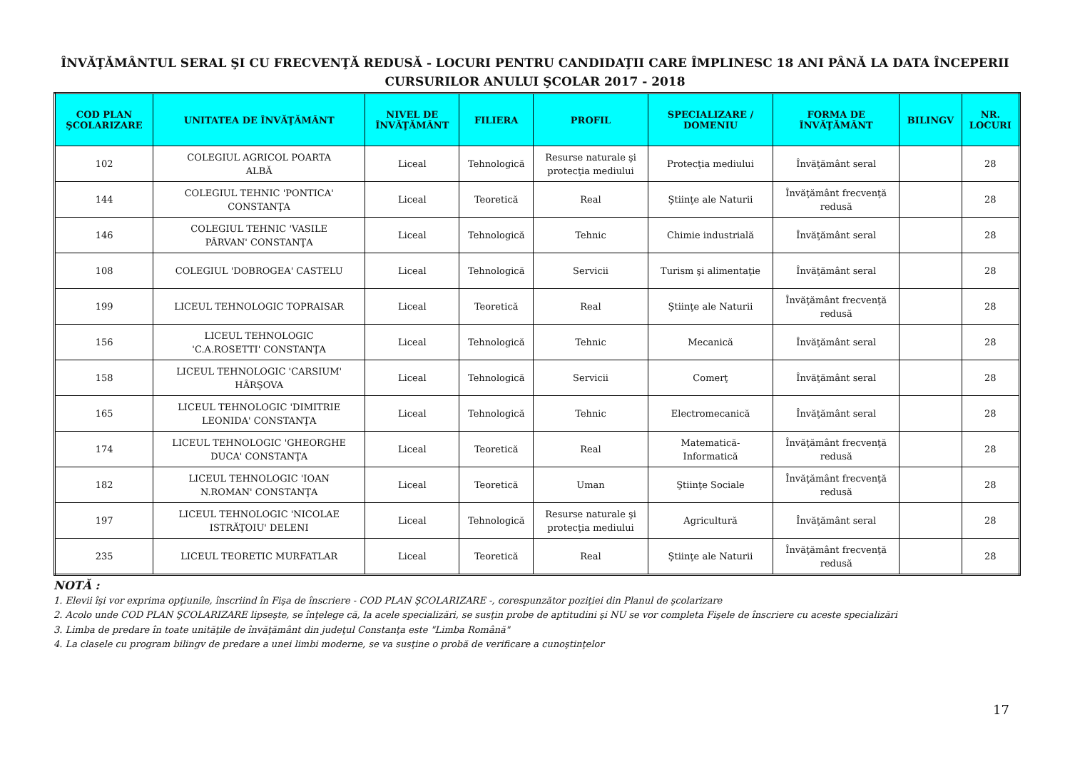ÎNVĂŢĂMÂNTUL SERAL ŞI CU FRECVENŢĂ REDUSĂ - LOCURI PENTRU CANDIDAŢII CARE ÎMPLINESC 18 ANI PÂNĂ LA DATA ÎNCEPERII CURSURILOR ANULUI ŞCOLAR 2017 - 2018
| COD PLAN ŞCOLARIZARE | UNITATEA DE ÎNVĂŢĂMÂNT | NIVEL DE ÎNVĂŢĂMÂNT | FILIERA | PROFIL | SPECIALIZARE / DOMENIU | FORMA DE ÎNVĂŢĂMÂNT | BILINGV | NR. LOCURI |
| --- | --- | --- | --- | --- | --- | --- | --- | --- |
| 102 | COLEGIUL AGRICOL POARTA ALBĂ | Liceal | Tehnologică | Resurse naturale şi protecţia mediului | Protecţia mediului | Învăţământ seral | | 28 |
| 144 | COLEGIUL TEHNIC 'PONTICA' CONSTANŢA | Liceal | Teoretică | Real | Ştiinţe ale Naturii | Învăţământ frecvenţă redusă | | 28 |
| 146 | COLEGIUL TEHNIC 'VASILE PÂRVAN' CONSTANŢA | Liceal | Tehnologică | Tehnic | Chimie industrială | Învăţământ seral | | 28 |
| 108 | COLEGIUL 'DOBROGEA' CASTELU | Liceal | Tehnologică | Servicii | Turism şi alimentaţie | Învăţământ seral | | 28 |
| 199 | LICEUL TEHNOLOGIC TOPRAISAR | Liceal | Teoretică | Real | Ştiinţe ale Naturii | Învăţământ frecvenţă redusă | | 28 |
| 156 | LICEUL TEHNOLOGIC 'C.A.ROSETTI' CONSTANŢA | Liceal | Tehnologică | Tehnic | Mecanică | Învăţământ seral | | 28 |
| 158 | LICEUL TEHNOLOGIC 'CARSIUM' HÂRŞOVA | Liceal | Tehnologică | Servicii | Comerţ | Învăţământ seral | | 28 |
| 165 | LICEUL TEHNOLOGIC 'DIMITRIE LEONIDA' CONSTANŢA | Liceal | Tehnologică | Tehnic | Electromecanică | Învăţământ seral | | 28 |
| 174 | LICEUL TEHNOLOGIC 'GHEORGHE DUCA' CONSTANŢA | Liceal | Teoretică | Real | Matematică- Informatică | Învăţământ frecvenţă redusă | | 28 |
| 182 | LICEUL TEHNOLOGIC 'IOAN N.ROMAN' CONSTANŢA | Liceal | Teoretică | Uman | Ştiinţe Sociale | Învăţământ frecvenţă redusă | | 28 |
| 197 | LICEUL TEHNOLOGIC 'NICOLAE ISTRĂŢOIU' DELENI | Liceal | Tehnologică | Resurse naturale şi protecţia mediului | Agricultură | Învăţământ seral | | 28 |
| 235 | LICEUL TEORETIC MURFATLAR | Liceal | Teoretică | Real | Ştiinţe ale Naturii | Învăţământ frecvenţă redusă | | 28 |
NOTĂ :
1. Elevii îşi vor exprima opţiunile, înscriind în Fişa de înscriere - COD PLAN ŞCOLARIZARE -, corespunzător poziţiei din Planul de şcolarizare
2. Acolo unde COD PLAN ŞCOLARIZARE lipseşte, se înţelege că, la acele specializări, se susţin probe de aptitudini şi NU se vor completa Fişele de înscriere cu aceste specializări
3. Limba de predare în toate unităţile de învăţământ din judeţul Constanţa este "Limba Română"
4. La clasele cu program bilingv de predare a unei limbi moderne, se va susţine o probă de verificare a cunoştinţelor
17